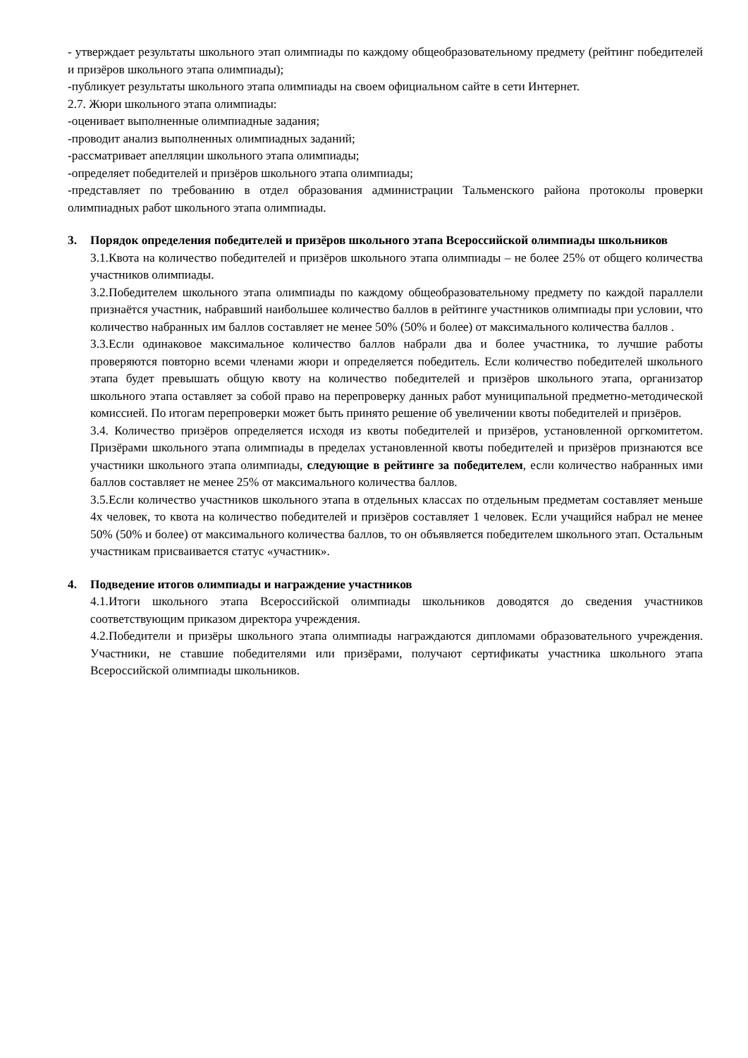- утверждает результаты школьного этап олимпиады по каждому общеобразовательному предмету (рейтинг победителей и призёров школьного этапа олимпиады);
-публикует результаты школьного этапа олимпиады на своем официальном сайте в сети Интернет.
2.7. Жюри школьного этапа олимпиады:
-оценивает выполненные олимпиадные задания;
-проводит анализ выполненных олимпиадных заданий;
-рассматривает апелляции школьного этапа олимпиады;
-определяет победителей и призёров школьного этапа олимпиады;
-представляет по требованию в отдел образования администрации Тальменского района протоколы проверки олимпиадных работ школьного этапа олимпиады.
3. Порядок определения победителей и призёров школьного этапа Всероссийской олимпиады школьников
3.1.Квота на количество победителей и призёров школьного этапа олимпиады – не более 25% от общего количества участников олимпиады.
3.2.Победителем школьного этапа олимпиады по каждому общеобразовательному предмету по каждой параллели признаётся участник, набравший наибольшее количество баллов в рейтинге участников олимпиады при условии, что количество набранных им баллов составляет не менее 50% (50% и более) от максимального количества баллов .
3.3.Если одинаковое максимальное количество баллов набрали два и более участника, то лучшие работы проверяются повторно всеми членами жюри и определяется победитель. Если количество победителей школьного этапа будет превышать общую квоту на количество победителей и призёров школьного этапа, организатор школьного этапа оставляет за собой право на перепроверку данных работ муниципальной предметно-методической комиссией. По итогам перепроверки может быть принято решение об увеличении квоты победителей и призёров.
3.4. Количество призёров определяется исходя из квоты победителей и призёров, установленной оргкомитетом. Призёрами школьного этапа олимпиады в пределах установленной квоты победителей и призёров признаются все участники школьного этапа олимпиады, следующие в рейтинге за победителем, если количество набранных ими баллов составляет не менее 25% от максимального количества баллов.
3.5.Если количество участников школьного этапа в отдельных классах по отдельным предметам составляет меньше 4х человек, то квота на количество победителей и призёров составляет 1 человек. Если учащийся набрал не менее 50% (50% и более) от максимального количества баллов, то он объявляется победителем школьного этап. Остальным участникам присваивается статус «участник».
4. Подведение итогов олимпиады и награждение участников
4.1.Итоги школьного этапа Всероссийской олимпиады школьников доводятся до сведения участников соответствующим приказом директора учреждения.
4.2.Победители и призёры школьного этапа олимпиады награждаются дипломами образовательного учреждения. Участники, не ставшие победителями или призёрами, получают сертификаты участника школьного этапа Всероссийской олимпиады школьников.